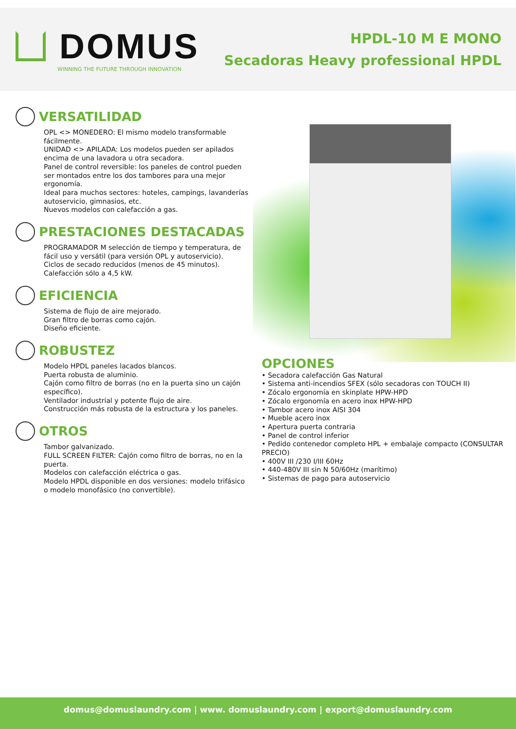DOMUS
WINNING THE FUTURE THROUGH INNOVATION
HPDL-10 M E MONO
Secadoras Heavy professional HPDL
VERSATILIDAD
OPL <> MONEDERO: El mismo modelo transformable fácilmente.
UNIDAD <> APILADA: Los modelos pueden ser apilados encima de una lavadora u otra secadora.
Panel de control reversible: los paneles de control pueden ser montados entre los dos tambores para una mejor ergonomía.
Ideal para muchos sectores: hoteles, campings, lavanderías autoservicio, gimnasios, etc.
Nuevos modelos con calefacción a gas.
PRESTACIONES DESTACADAS
PROGRAMADOR M selección de tiempo y temperatura, de fácil uso y versátil (para versión OPL y autoservicio).
Ciclos de secado reducidos (menos de 45 minutos).
Calefacción sólo a 4,5 kW.
EFICIENCIA
Sistema de flujo de aire mejorado.
Gran filtro de borras como cajón.
Diseño eficiente.
ROBUSTEZ
Modelo HPDL paneles lacados blancos.
Puerta robusta de aluminio.
Cajón como filtro de borras (no en la puerta sino un cajón específico).
Ventilador industrial y potente flujo de aire.
Construcción más robusta de la estructura y los paneles.
OTROS
Tambor galvanizado.
FULL SCREEN FILTER: Cajón como filtro de borras, no en la puerta.
Modelos con calefacción eléctrica o gas.
Modelo HPDL disponible en dos versiones: modelo trifásico o modelo monofásico (no convertible).
OPCIONES
• Secadora calefacción Gas Natural
• Sistema anti-incendios SFEX (sólo secadoras con TOUCH II)
• Zócalo ergonomía en skinplate HPW-HPD
• Zócalo ergonomía en acero inox HPW-HPD
• Tambor acero inox AISI 304
• Mueble acero inox
• Apertura puerta contraria
• Panel de control inferior
• Pedido contenedor completo HPL + embalaje compacto (CONSULTAR PRECIO)
• 400V III /230 I/III 60Hz
• 440-480V III sin N 50/60Hz (marítimo)
• Sistemas de pago para autoservicio
domus@domuslaundry.com | www. domuslaundry.com | export@domuslaundry.com